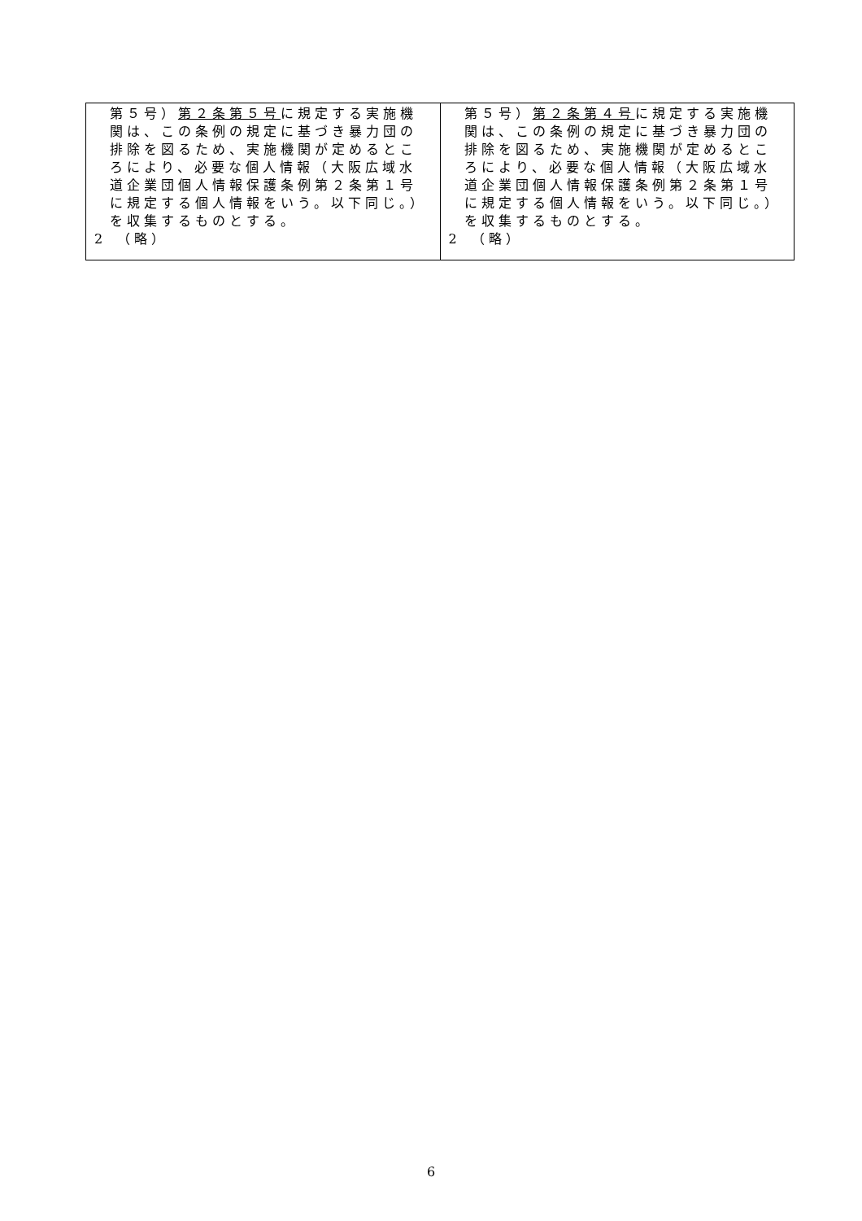| 第５号） 第２条第５号 に規定する実施機関は、この条例の規定に基づき暴力団の排除を図るため、実施機関が定めるところにより、必要な個人情報（大阪広域水道企業団個人情報保護条例第２条第１号に規定する個人情報をいう。以下同じ。）を収集するものとする。 2 （略） | 第５号） 第２条第４号 に規定する実施機関は、この条例の規定に基づき暴力団の排除を図るため、実施機関が定めるところにより、必要な個人情報（大阪広域水道企業団個人情報保護条例第２条第１号に規定する個人情報をいう。以下同じ。）を収集するものとする。 2 （略） |
6